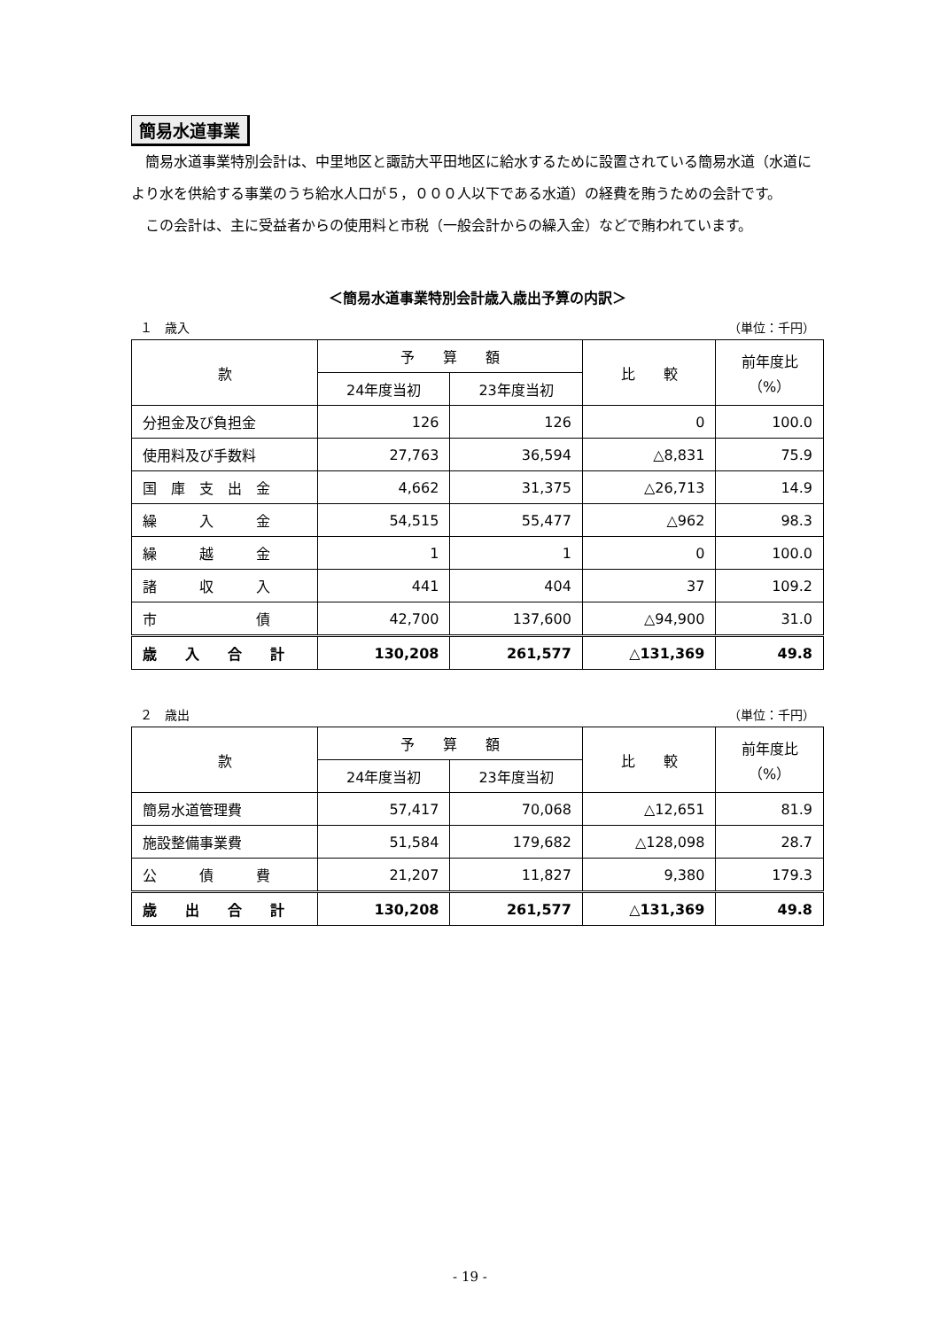簡易水道事業
簡易水道事業特別会計は、中里地区と諏訪大平田地区に給水するために設置されている簡易水道（水道により水を供給する事業のうち給水人口が５，０００人以下である水道）の経費を賄うための会計です。
この会計は、主に受益者からの使用料と市税（一般会計からの繰入金）などで賄われています。
＜簡易水道事業特別会計歳入歳出予算の内訳＞
１　歳入 （単位：千円）
| 款 | 予 算 額 | | 比 較 | 前年度比 （%） |
| --- | --- | --- | --- | --- |
| | 24年度当初 | 23年度当初 | | |
| 分担金及び負担金 | 126 | 126 | 0 | 100.0 |
| 使用料及び手数料 | 27,763 | 36,594 | △8,831 | 75.9 |
| 国 庫 支 出 金 | 4,662 | 31,375 | △26,713 | 14.9 |
| 繰 入 金 | 54,515 | 55,477 | △962 | 98.3 |
| 繰 越 金 | 1 | 1 | 0 | 100.0 |
| 諸 収 入 | 441 | 404 | 37 | 109.2 |
| 市 債 | 42,700 | 137,600 | △94,900 | 31.0 |
| 歳 入 合 計 | 130,208 | 261,577 | △131,369 | 49.8 |
２　歳出 （単位：千円）
| 款 | 予 算 額 | | 比 較 | 前年度比 （%） |
| --- | --- | --- | --- | --- |
| | 24年度当初 | 23年度当初 | | |
| 簡易水道管理費 | 57,417 | 70,068 | △12,651 | 81.9 |
| 施設整備事業費 | 51,584 | 179,682 | △128,098 | 28.7 |
| 公 債 費 | 21,207 | 11,827 | 9,380 | 179.3 |
| 歳 出 合 計 | 130,208 | 261,577 | △131,369 | 49.8 |
- 19 -